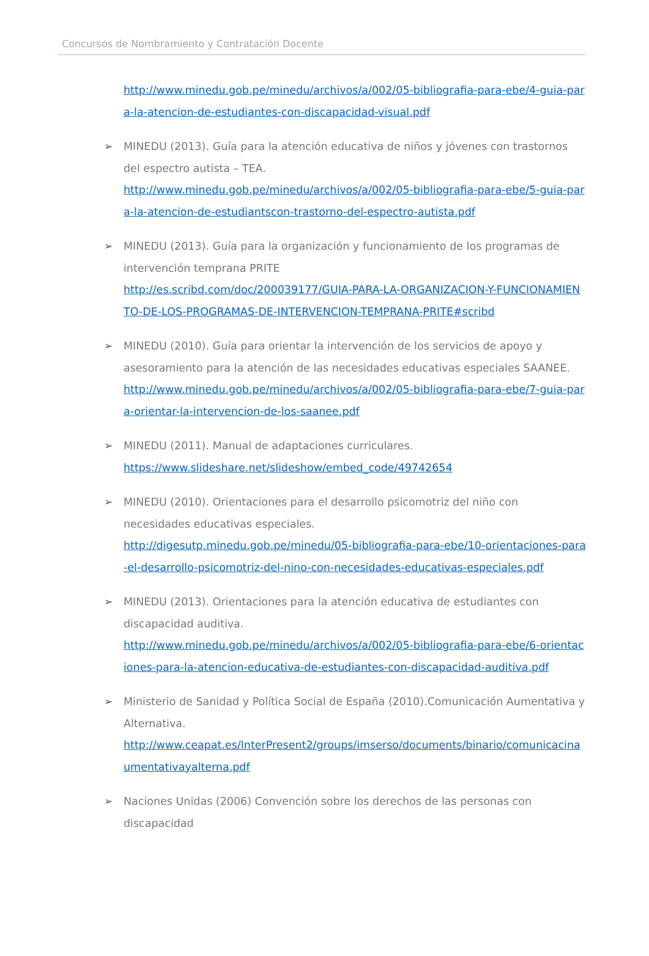Concursos de Nombramiento y Contratación Docente
http://www.minedu.gob.pe/minedu/archivos/a/002/05-bibliografia-para-ebe/4-guia-para-la-atencion-de-estudiantes-con-discapacidad-visual.pdf
➢ MINEDU (2013). Guía para la atención educativa de niños y jóvenes con trastornos del espectro autista – TEA.
http://www.minedu.gob.pe/minedu/archivos/a/002/05-bibliografia-para-ebe/5-guia-para-la-atencion-de-estudiantscon-trastorno-del-espectro-autista.pdf
➢ MINEDU (2013). Guía para la organización y funcionamiento de los programas de intervención temprana PRITE
http://es.scribd.com/doc/200039177/GUIA-PARA-LA-ORGANIZACION-Y-FUNCIONAMIENTO-DE-LOS-PROGRAMAS-DE-INTERVENCION-TEMPRANA-PRITE#scribd
➢ MINEDU (2010). Guía para orientar la intervención de los servicios de apoyo y asesoramiento para la atención de las necesidades educativas especiales SAANEE.
http://www.minedu.gob.pe/minedu/archivos/a/002/05-bibliografia-para-ebe/7-guia-para-orientar-la-intervencion-de-los-saanee.pdf
➢ MINEDU (2011). Manual de adaptaciones curriculares.
https://www.slideshare.net/slideshow/embed_code/49742654
➢ MINEDU (2010). Orientaciones para el desarrollo psicomotriz del niño con necesidades educativas especiales.
http://digesutp.minedu.gob.pe/minedu/05-bibliografia-para-ebe/10-orientaciones-para-el-desarrollo-psicomotriz-del-nino-con-necesidades-educativas-especiales.pdf
➢ MINEDU (2013). Orientaciones para la atención educativa de estudiantes con discapacidad auditiva.
http://www.minedu.gob.pe/minedu/archivos/a/002/05-bibliografia-para-ebe/6-orientaciones-para-la-atencion-educativa-de-estudiantes-con-discapacidad-auditiva.pdf
➢ Ministerio de Sanidad y Política Social de España (2010).Comunicación Aumentativa y Alternativa.
http://www.ceapat.es/InterPresent2/groups/imserso/documents/binario/comunicacinaumentativayalterna.pdf
➢ Naciones Unidas (2006) Convención sobre los derechos de las personas con discapacidad